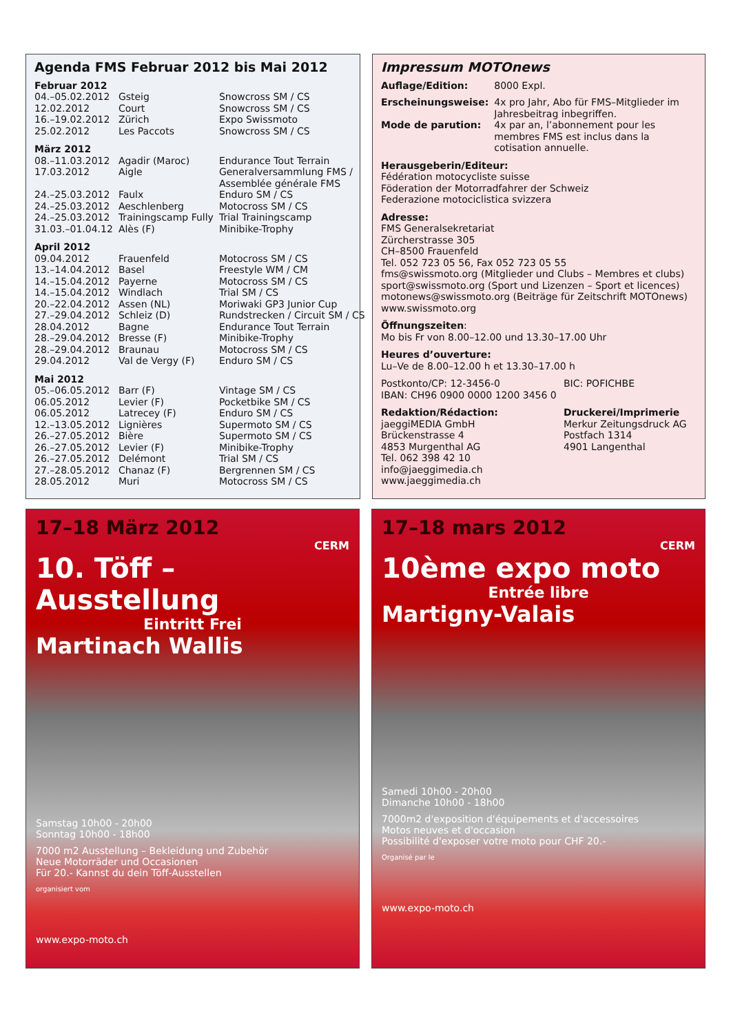Agenda FMS Februar 2012 bis Mai 2012
| Februar 2012 | | |
| 04.–05.02.2012 | Gsteig | Snowcross SM / CS |
| 12.02.2012 | Court | Snowcross SM / CS |
| 16.–19.02.2012 | Zürich | Expo Swissmoto |
| 25.02.2012 | Les Paccots | Snowcross SM / CS |
| März 2012 | | |
| 08.–11.03.2012 | Agadir (Maroc) | Endurance Tout Terrain |
| 17.03.2012 | Aigle | Generalversammlung FMS / Assemblée générale FMS |
| 24.–25.03.2012 | Faulx | Enduro SM / CS |
| 24.–25.03.2012 | Aeschlenberg | Motocross SM / CS |
| 24.–25.03.2012 | Trainingscamp Fully | Trial Trainingscamp |
| 31.03.–01.04.12 | Alès (F) | Minibike-Trophy |
| April 2012 | | |
| 09.04.2012 | Frauenfeld | Motocross SM / CS |
| 13.–14.04.2012 | Basel | Freestyle WM / CM |
| 14.–15.04.2012 | Payerne | Motocross SM / CS |
| 14.–15.04.2012 | Windlach | Trial SM / CS |
| 20.–22.04.2012 | Assen (NL) | Moriwaki GP3 Junior Cup |
| 27.–29.04.2012 | Schleiz (D) | Rundstrecken / Circuit SM / CS |
| 28.04.2012 | Bagne | Endurance Tout Terrain |
| 28.–29.04.2012 | Bresse (F) | Minibike-Trophy |
| 28.–29.04.2012 | Braunau | Motocross SM / CS |
| 29.04.2012 | Val de Vergy (F) | Enduro SM / CS |
| Mai 2012 | | |
| 05.–06.05.2012 | Barr (F) | Vintage SM / CS |
| 06.05.2012 | Levier (F) | Pocketbike SM / CS |
| 06.05.2012 | Latrecey (F) | Enduro SM / CS |
| 12.–13.05.2012 | Lignières | Supermoto SM / CS |
| 26.–27.05.2012 | Bière | Supermoto SM / CS |
| 26.–27.05.2012 | Levier (F) | Minibike-Trophy |
| 26.–27.05.2012 | Delémont | Trial SM / CS |
| 27.–28.05.2012 | Chanaz (F) | Bergrennen SM / CS |
| 28.05.2012 | Muri | Motocross SM / CS |
Impressum MOTOnews
| Auflage/Edition: | 8000 Expl. |
| Erscheinungsweise: | 4x pro Jahr, Abo für FMS–Mitglieder im Jahresbeitrag inbegriffen. |
| Mode de parution: | 4x par an, l’abonnement pour les membres FMS est inclus dans la cotisation annuelle. |
Herausgeberin/Editeur:
Fédération motocycliste suisse
Föderation der Motorradfahrer der Schweiz
Federazione motociclistica svizzera
Adresse:
FMS Generalsekretariat
Zürcherstrasse 305
CH–8500 Frauenfeld
Tel. 052 723 05 56, Fax 052 723 05 55
fms@swissmoto.org (Mitglieder und Clubs – Membres et clubs)
sport@swissmoto.org (Sport und Lizenzen – Sport et licences)
motonews@swissmoto.org (Beiträge für Zeitschrift MOTOnews)
www.swissmoto.org
Öffnungszeiten:
Mo bis Fr von 8.00–12.00 und 13.30–17.00 Uhr
Heures d’ouverture:
Lu–Ve de 8.00–12.00 h et 13.30–17.00 h
Postkonto/CP: 12-3456-0
IBAN: CH96 0900 0000 1200 3456 0
BIC: POFICHBE
Redaktion/Rédaction:
jaeggiMEDIA GmbH
Brückenstrasse 4
4853 Murgenthal AG
Tel. 062 398 42 10
info@jaeggimedia.ch
www.jaeggimedia.ch
Druckerei/Imprimerie
Merkur Zeitungsdruck AG
Postfach 1314
4901 Langenthal
17–18 März 2012
CERM
10. Töff – Ausstellung
Eintritt Frei
Martinach Wallis
Samstag 10h00 - 20h00
Sonntag 10h00 - 18h00
7000 m2 Ausstellung – Bekleidung und Zubehör
Neue Motorräder und Occasionen
Für 20.- Kannst du dein Töff-Ausstellen
organisiert vom
www.expo-moto.ch
17–18 mars 2012
CERM
10ème expo moto
Entrée libre
Martigny-Valais
Samedi 10h00 - 20h00
Dimanche 10h00 - 18h00
7000m2 d'exposition d'équipements et d'accessoires
Motos neuves et d'occasion
Possibilité d'exposer votre moto pour CHF 20.-
Organisé par le
www.expo-moto.ch